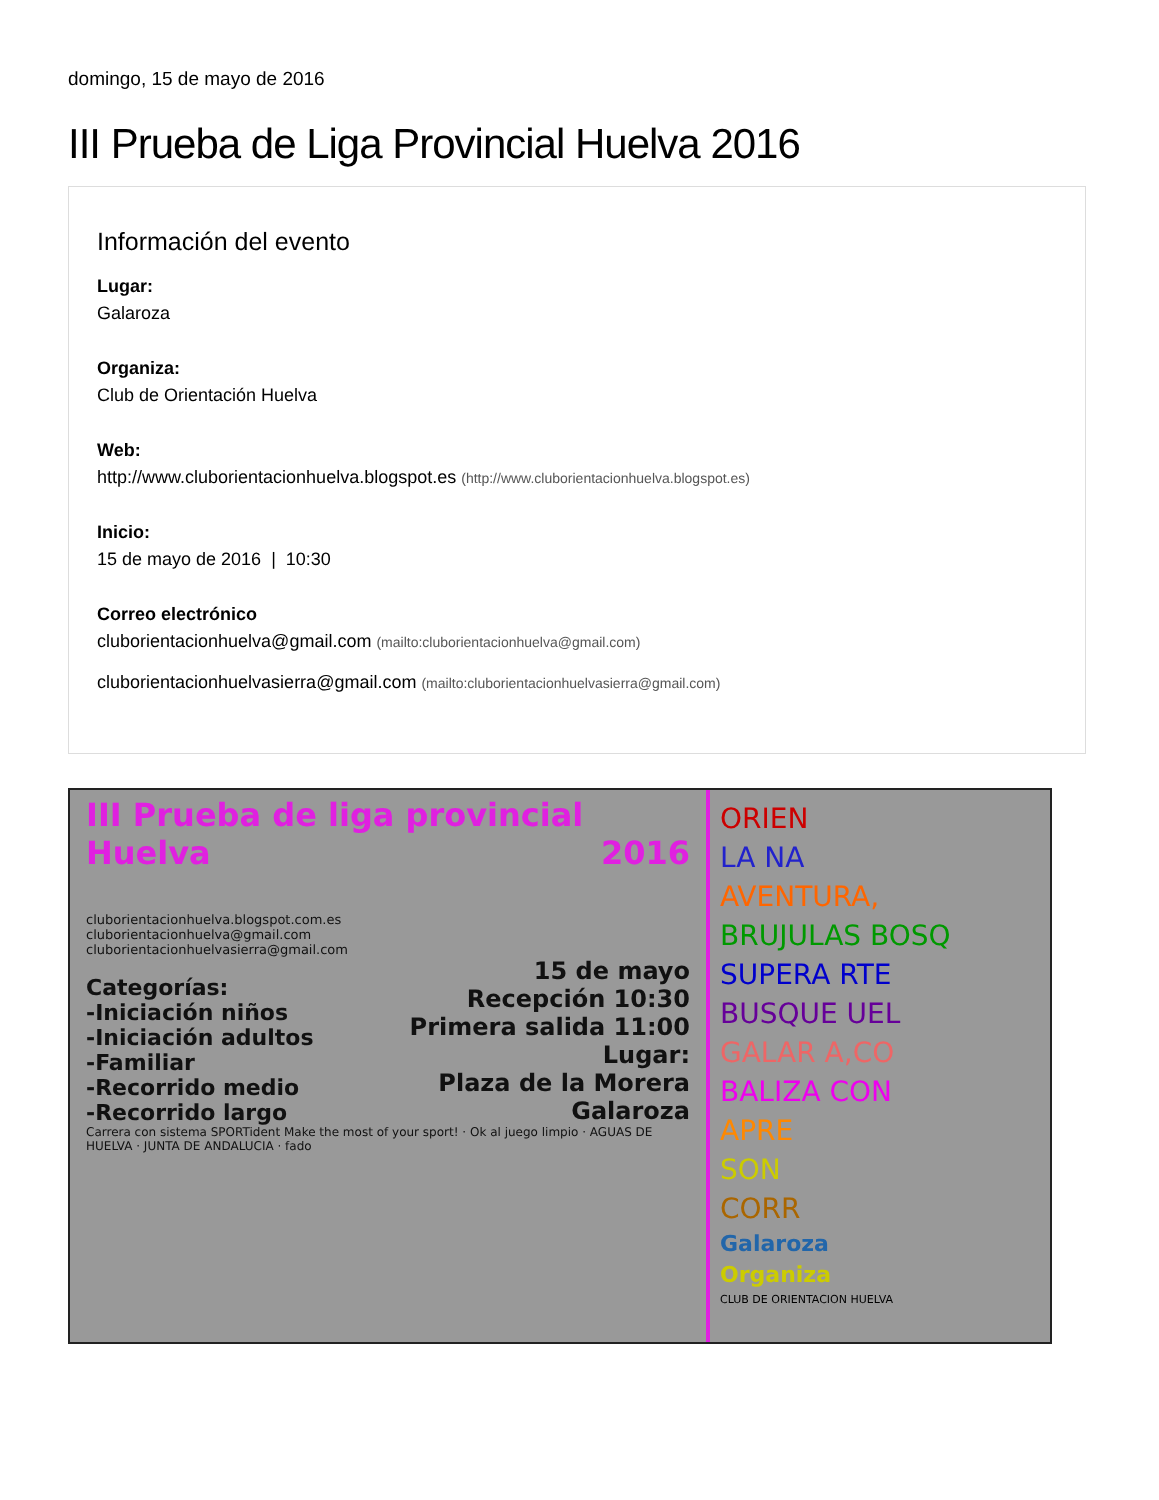domingo, 15 de mayo de 2016
III Prueba de Liga Provincial Huelva 2016
Información del evento
Lugar:
Galaroza
Organiza:
Club de Orientación Huelva
Web:
http://www.cluborientacionhuelva.blogspot.es (http://www.cluborientacionhuelva.blogspot.es)
Inicio:
15 de mayo de 2016 | 10:30
Correo electrónico
cluborientacionhuelva@gmail.com (mailto:cluborientacionhuelva@gmail.com)
cluborientacionhuelvasierra@gmail.com (mailto:cluborientacionhuelvasierra@gmail.com)
III Prueba de liga provincial Huelva 2016
cluborientacionhuelva.blogspot.com.es
cluborientacionhuelva@gmail.com
cluborientacionhuelvasierra@gmail.com
15 de mayo
Recepción 10:30
Primera salida 11:00
Lugar:
Plaza de la Morera
Galaroza
Categorías:
-Iniciación niños
-Iniciación adultos
-Familiar
-Recorrido medio
-Recorrido largo
Carrera con sistema SPORTident Make the most of your sport! · Ok al juego limpio · AGUAS DE HUELVA · JUNTA DE ANDALUCIA · fado
ORIEN
LA NA
AVENTURA,
BRUJULAS BOSQ
SUPERA RTE
BUSQUE UEL
GALAR A,CO
BALIZA CON
APRE
SON
CORR
Galaroza
Organiza
CLUB DE ORIENTACION HUELVA